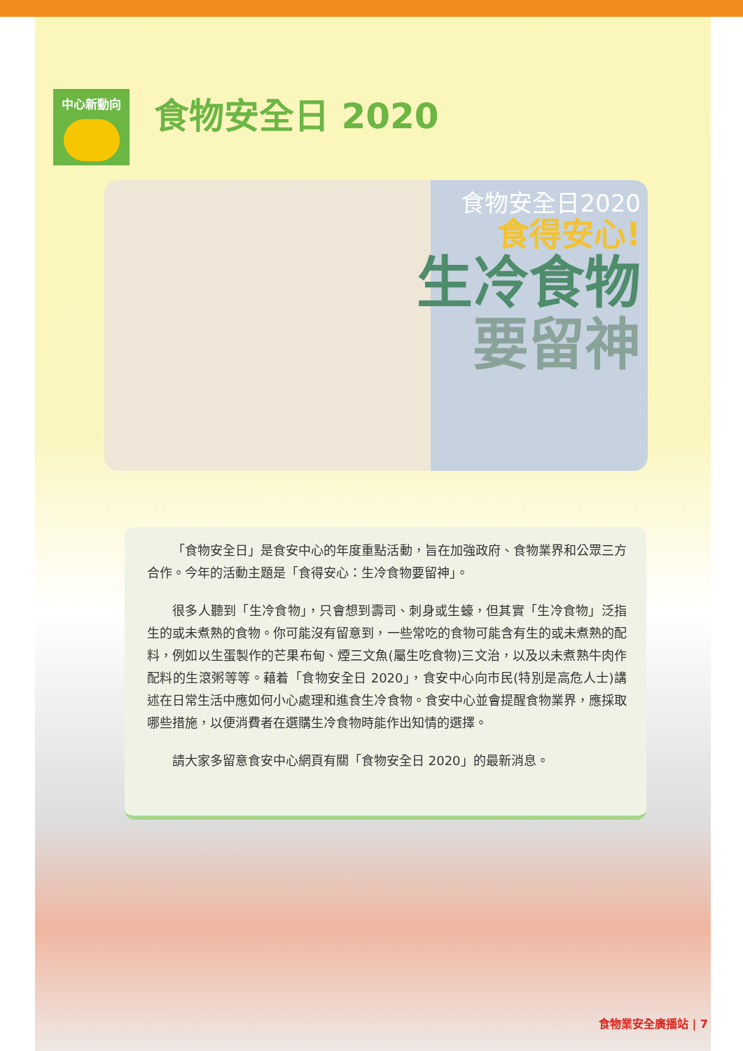中心新動向
食物安全日 2020
食物安全日2020
食得安心!
生冷食物
要留神
「食物安全日」是食安中心的年度重點活動，旨在加強政府、食物業界和公眾三方合作。今年的活動主題是「食得安心：生冷食物要留神」。
很多人聽到「生冷食物」，只會想到壽司、刺身或生蠔，但其實「生冷食物」泛指生的或未煮熟的食物。你可能沒有留意到，一些常吃的食物可能含有生的或未煮熟的配料，例如以生蛋製作的芒果布甸、煙三文魚(屬生吃食物)三文治，以及以未煮熟牛肉作配料的生滾粥等等。藉着「食物安全日 2020」，食安中心向市民(特別是高危人士)講述在日常生活中應如何小心處理和進食生冷食物。食安中心並會提醒食物業界，應採取哪些措施，以便消費者在選購生冷食物時能作出知情的選擇。
請大家多留意食安中心網頁有關「食物安全日 2020」的最新消息。
食物業安全廣播站 | 7